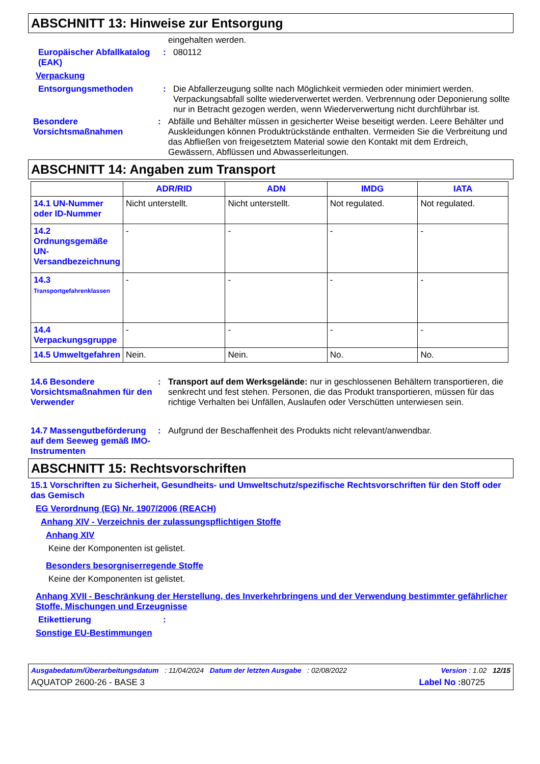ABSCHNITT 13: Hinweise zur Entsorgung
eingehalten werden.
Europäischer Abfallkatalog (EAK)
: 080112
Verpackung
Entsorgungsmethoden : Die Abfallerzeugung sollte nach Möglichkeit vermieden oder minimiert werden. Verpackungsabfall sollte wiederverwertet werden. Verbrennung oder Deponierung sollte nur in Betracht gezogen werden, wenn Wiederverwertung nicht durchführbar ist.
Besondere Vorsichtsmaßnahmen
: Abfälle und Behälter müssen in gesicherter Weise beseitigt werden. Leere Behälter und Auskleidungen können Produktrückstände enthalten. Vermeiden Sie die Verbreitung und das Abfließen von freigesetztem Material sowie den Kontakt mit dem Erdreich, Gewässern, Abflüssen und Abwasserleitungen.
ABSCHNITT 14: Angaben zum Transport
| | ADR/RID | ADN | IMDG | IATA |
| --- | --- | --- | --- | --- |
| 14.1 UN-Nummer oder ID-Nummer | Nicht unterstellt. | Nicht unterstellt. | Not regulated. | Not regulated. |
| 14.2 Ordnungsgemäße UN-Versandbezeichnung | - | - | - | - |
| 14.3 Transportgefahrenklassen | - | - | - | - |
| 14.4 Verpackungsgruppe | - | - | - | - |
| 14.5 Umweltgefahren | Nein. | Nein. | No. | No. |
14.6 Besondere Vorsichtsmaßnahmen für den Verwender
: Transport auf dem Werksgelände: nur in geschlossenen Behältern transportieren, die senkrecht und fest stehen. Personen, die das Produkt transportieren, müssen für das richtige Verhalten bei Unfällen, Auslaufen oder Verschütten unterwiesen sein.
14.7 Massengutbeförderung auf dem Seeweg gemäß IMO-Instrumenten
: Aufgrund der Beschaffenheit des Produkts nicht relevant/anwendbar.
ABSCHNITT 15: Rechtsvorschriften
15.1 Vorschriften zu Sicherheit, Gesundheits- und Umweltschutz/spezifische Rechtsvorschriften für den Stoff oder das Gemisch
EG Verordnung (EG) Nr. 1907/2006 (REACH)
Anhang XIV - Verzeichnis der zulassungspflichtigen Stoffe
Anhang XIV
Keine der Komponenten ist gelistet.
Besonders besorgniserregende Stoffe
Keine der Komponenten ist gelistet.
Anhang XVII - Beschränkung der Herstellung, des Inverkehrbringens und der Verwendung bestimmter gefährlicher Stoffe, Mischungen und Erzeugnisse
Etikettierung :
Sonstige EU-Bestimmungen
Ausgabedatum/Überarbeitungsdatum : 11/04/2024 Datum der letzten Ausgabe : 02/08/2022 Version : 1.02 12/15
AQUATOP 2600-26 - BASE 3 Label No : 80725